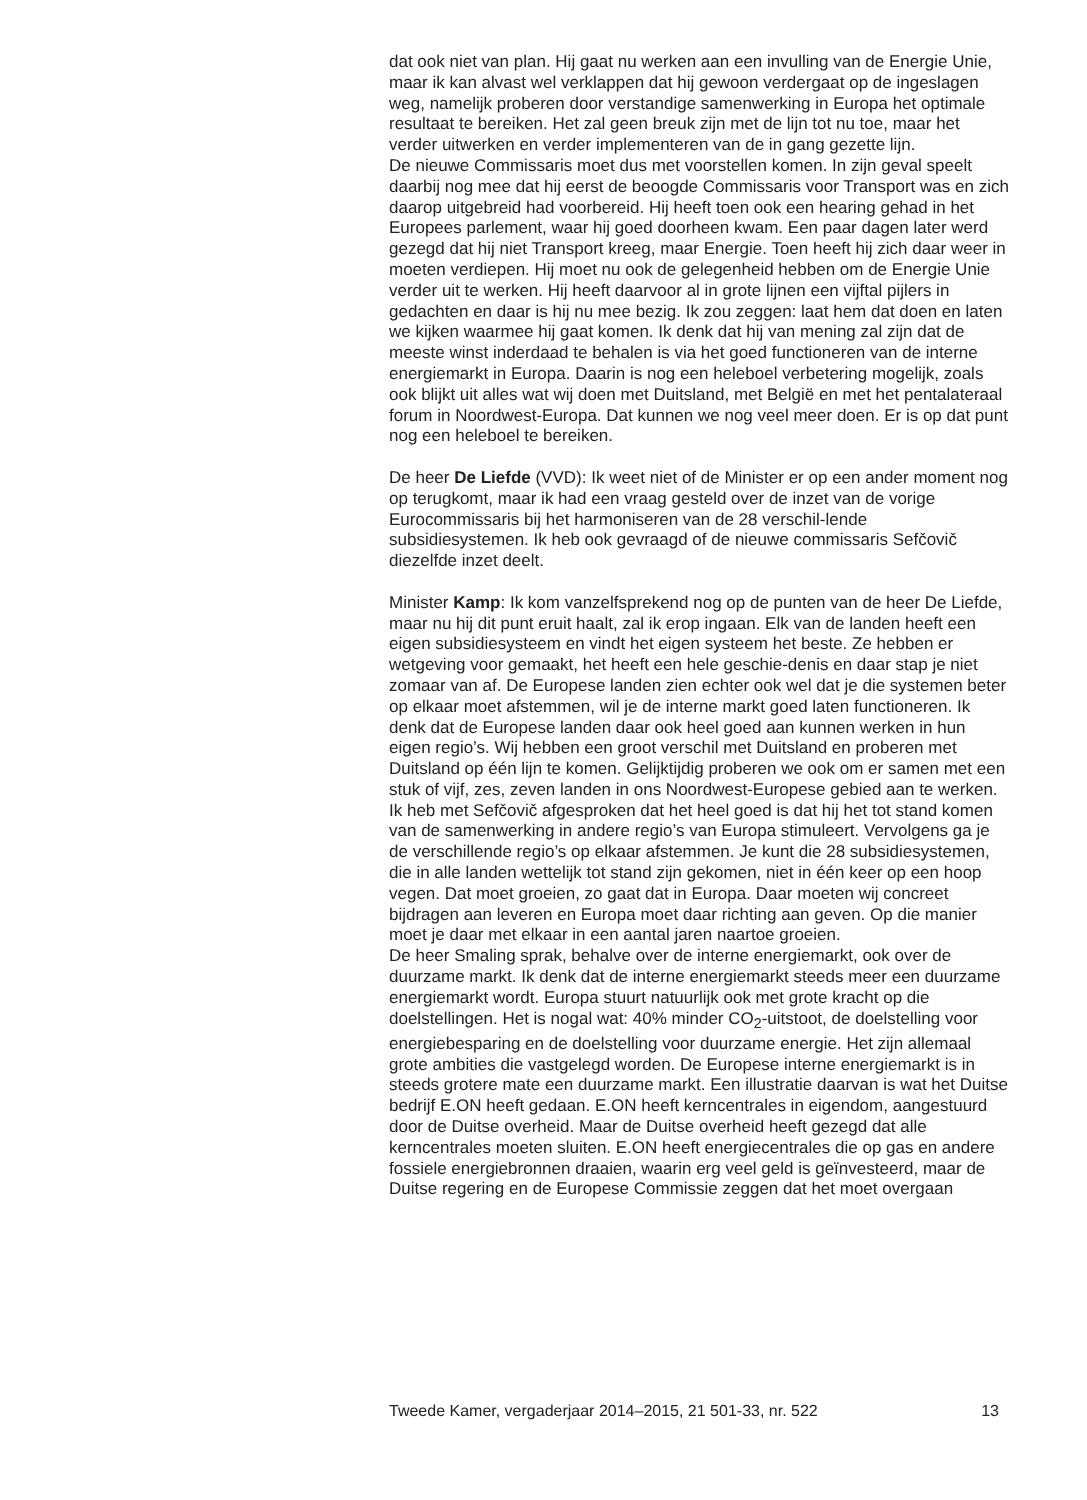dat ook niet van plan. Hij gaat nu werken aan een invulling van de Energie Unie, maar ik kan alvast wel verklappen dat hij gewoon verdergaat op de ingeslagen weg, namelijk proberen door verstandige samenwerking in Europa het optimale resultaat te bereiken. Het zal geen breuk zijn met de lijn tot nu toe, maar het verder uitwerken en verder implementeren van de in gang gezette lijn.
De nieuwe Commissaris moet dus met voorstellen komen. In zijn geval speelt daarbij nog mee dat hij eerst de beoogde Commissaris voor Transport was en zich daarop uitgebreid had voorbereid. Hij heeft toen ook een hearing gehad in het Europees parlement, waar hij goed doorheen kwam. Een paar dagen later werd gezegd dat hij niet Transport kreeg, maar Energie. Toen heeft hij zich daar weer in moeten verdiepen. Hij moet nu ook de gelegenheid hebben om de Energie Unie verder uit te werken. Hij heeft daarvoor al in grote lijnen een vijftal pijlers in gedachten en daar is hij nu mee bezig. Ik zou zeggen: laat hem dat doen en laten we kijken waarmee hij gaat komen. Ik denk dat hij van mening zal zijn dat de meeste winst inderdaad te behalen is via het goed functioneren van de interne energiemarkt in Europa. Daarin is nog een heleboel verbetering mogelijk, zoals ook blijkt uit alles wat wij doen met Duitsland, met België en met het pentalateraal forum in Noordwest-Europa. Dat kunnen we nog veel meer doen. Er is op dat punt nog een heleboel te bereiken.
De heer De Liefde (VVD): Ik weet niet of de Minister er op een ander moment nog op terugkomt, maar ik had een vraag gesteld over de inzet van de vorige Eurocommissaris bij het harmoniseren van de 28 verschil-lende subsidiesystemen. Ik heb ook gevraagd of de nieuwe commissaris Sefčovič diezelfde inzet deelt.
Minister Kamp: Ik kom vanzelfsprekend nog op de punten van de heer De Liefde, maar nu hij dit punt eruit haalt, zal ik erop ingaan. Elk van de landen heeft een eigen subsidiesysteem en vindt het eigen systeem het beste. Ze hebben er wetgeving voor gemaakt, het heeft een hele geschie-denis en daar stap je niet zomaar van af. De Europese landen zien echter ook wel dat je die systemen beter op elkaar moet afstemmen, wil je de interne markt goed laten functioneren. Ik denk dat de Europese landen daar ook heel goed aan kunnen werken in hun eigen regio’s. Wij hebben een groot verschil met Duitsland en proberen met Duitsland op één lijn te komen. Gelijktijdig proberen we ook om er samen met een stuk of vijf, zes, zeven landen in ons Noordwest-Europese gebied aan te werken. Ik heb met Sefčovič afgesproken dat het heel goed is dat hij het tot stand komen van de samenwerking in andere regio’s van Europa stimuleert. Vervolgens ga je de verschillende regio’s op elkaar afstemmen. Je kunt die 28 subsidiesystemen, die in alle landen wettelijk tot stand zijn gekomen, niet in één keer op een hoop vegen. Dat moet groeien, zo gaat dat in Europa. Daar moeten wij concreet bijdragen aan leveren en Europa moet daar richting aan geven. Op die manier moet je daar met elkaar in een aantal jaren naartoe groeien.
De heer Smaling sprak, behalve over de interne energiemarkt, ook over de duurzame markt. Ik denk dat de interne energiemarkt steeds meer een duurzame energiemarkt wordt. Europa stuurt natuurlijk ook met grote kracht op die doelstellingen. Het is nogal wat: 40% minder CO<sub>2</sub>-uitstoot, de doelstelling voor energiebesparing en de doelstelling voor duurzame energie. Het zijn allemaal grote ambities die vastgelegd worden. De Europese interne energiemarkt is in steeds grotere mate een duurzame markt. Een illustratie daarvan is wat het Duitse bedrijf E.ON heeft gedaan. E.ON heeft kerncentrales in eigendom, aangestuurd door de Duitse overheid. Maar de Duitse overheid heeft gezegd dat alle kerncentrales moeten sluiten. E.ON heeft energiecentrales die op gas en andere fossiele energiebronnen draaien, waarin erg veel geld is geïnvesteerd, maar de Duitse regering en de Europese Commissie zeggen dat het moet overgaan
Tweede Kamer, vergaderjaar 2014–2015, 21 501-33, nr. 522 13